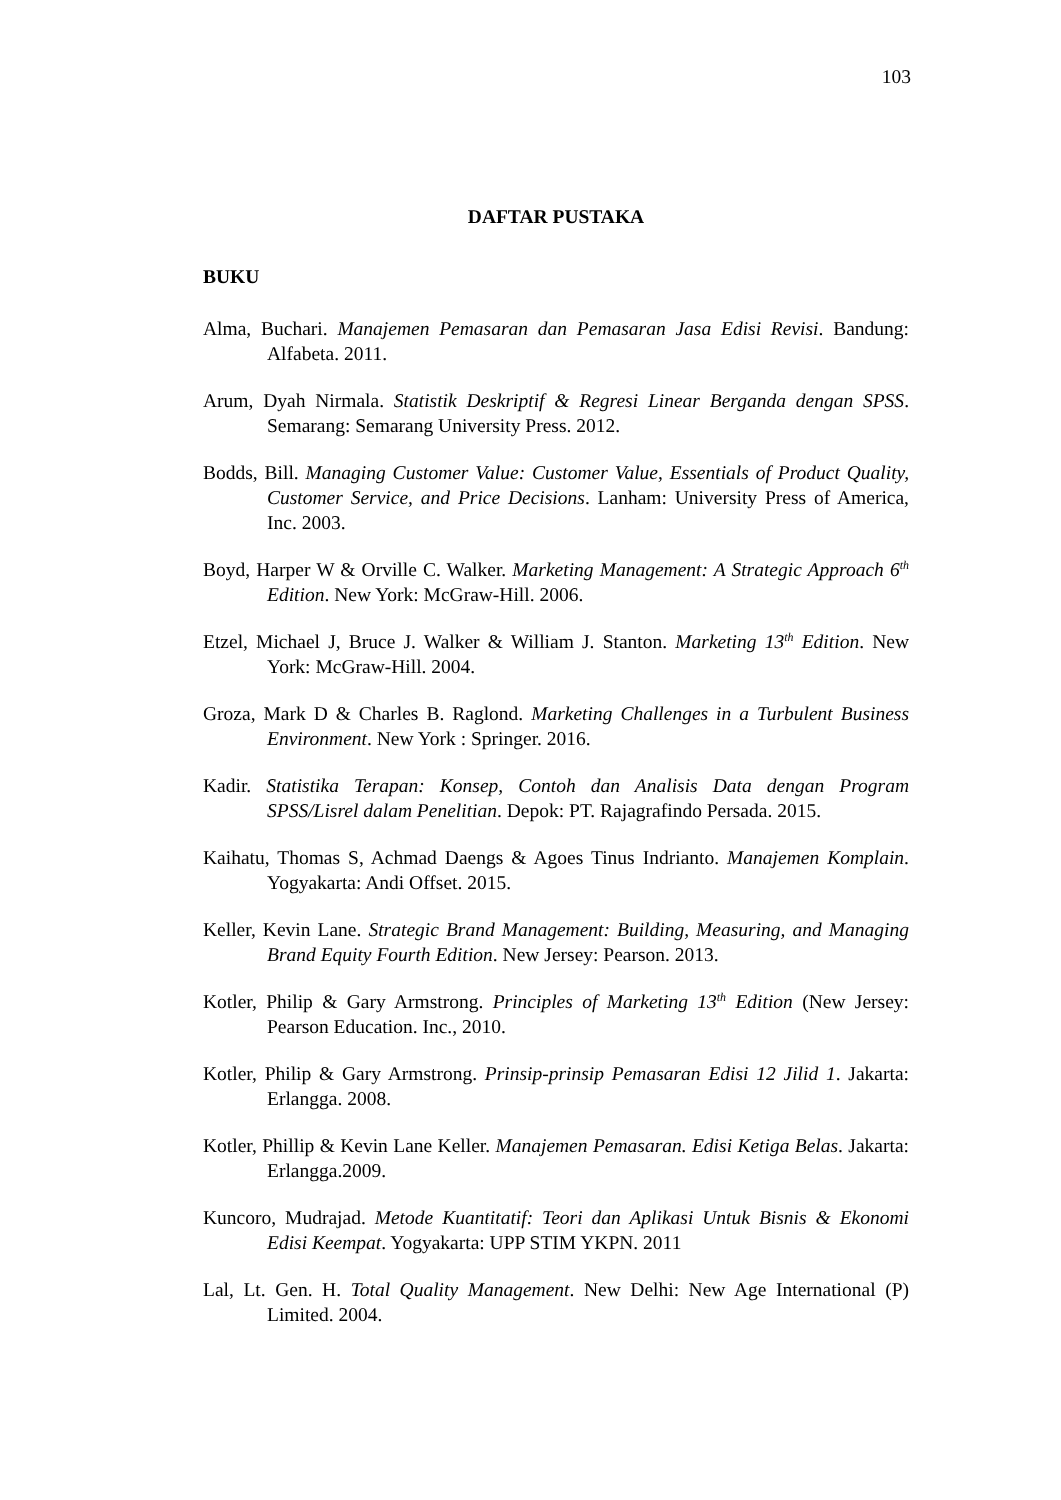103
DAFTAR PUSTAKA
BUKU
Alma, Buchari. Manajemen Pemasaran dan Pemasaran Jasa Edisi Revisi. Bandung: Alfabeta. 2011.
Arum, Dyah Nirmala. Statistik Deskriptif & Regresi Linear Berganda dengan SPSS. Semarang: Semarang University Press. 2012.
Bodds, Bill. Managing Customer Value: Customer Value, Essentials of Product Quality, Customer Service, and Price Decisions. Lanham: University Press of America, Inc. 2003.
Boyd, Harper W & Orville C. Walker. Marketing Management: A Strategic Approach 6<sup>th</sup> Edition. New York: McGraw-Hill. 2006.
Etzel, Michael J, Bruce J. Walker & William J. Stanton. Marketing 13<sup>th</sup> Edition. New York: McGraw-Hill. 2004.
Groza, Mark D & Charles B. Raglond. Marketing Challenges in a Turbulent Business Environment. New York : Springer. 2016.
Kadir. Statistika Terapan: Konsep, Contoh dan Analisis Data dengan Program SPSS/Lisrel dalam Penelitian. Depok: PT. Rajagrafindo Persada. 2015.
Kaihatu, Thomas S, Achmad Daengs & Agoes Tinus Indrianto. Manajemen Komplain. Yogyakarta: Andi Offset. 2015.
Keller, Kevin Lane. Strategic Brand Management: Building, Measuring, and Managing Brand Equity Fourth Edition. New Jersey: Pearson. 2013.
Kotler, Philip & Gary Armstrong. Principles of Marketing 13<sup>th</sup> Edition (New Jersey: Pearson Education. Inc., 2010.
Kotler, Philip & Gary Armstrong. Prinsip-prinsip Pemasaran Edisi 12 Jilid 1. Jakarta: Erlangga. 2008.
Kotler, Phillip & Kevin Lane Keller. Manajemen Pemasaran. Edisi Ketiga Belas. Jakarta: Erlangga.2009.
Kuncoro, Mudrajad. Metode Kuantitatif: Teori dan Aplikasi Untuk Bisnis & Ekonomi Edisi Keempat. Yogyakarta: UPP STIM YKPN. 2011
Lal, Lt. Gen. H. Total Quality Management. New Delhi: New Age International (P) Limited. 2004.